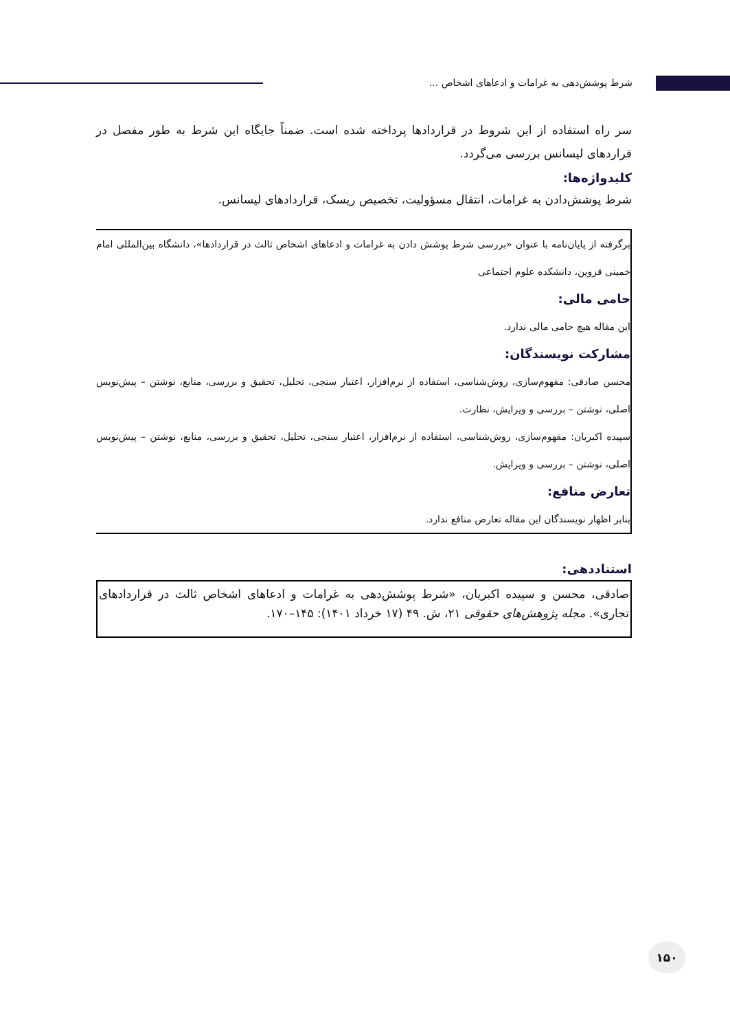شرط پوشش‌دهی به غرامات و ادعاهای اشخاص ...
سر راه استفاده از این شروط در قراردادها پرداخته شده است. ضمناً جایگاه این شرط به طور مفصل در قراردهای لیسانس بررسی می‌گردد.
کلیدواژه‌ها:
شرط پوشش‌دادن به غرامات، انتقال مسؤولیت، تخصیص ریسک، قراردادهای لیسانس.
برگرفته از پایان‌نامه با عنوان «بررسی شرط پوشش دادن به غرامات و ادعاهای اشخاص ثالث در قراردادها»، دانشگاه بین‌المللی امام خمینی قزوین، دانشکده علوم اجتماعی
حامی مالی:
این مقاله هیچ حامی مالی ندارد.
مشارکت نویسندگان:
محسن صادقی: مفهوم‌سازی، روش‌شناسی، استفاده از نرم‌افزار، اعتبار سنجی، تحلیل، تحقیق و بررسی، منابع، نوشتن – پیش‌نویس اصلی، نوشتن – بررسی و ویرایش، نظارت.
سپیده اکبریان: مفهوم‌سازی، روش‌شناسی، استفاده از نرم‌افزار، اعتبار سنجی، تحلیل، تحقیق و بررسی، منابع، نوشتن – پیش‌نویس اصلی، نوشتن – بررسی و ویرایش.
تعارض منافع:
بنابر اظهار نویسندگان این مقاله تعارض منافع ندارد.
استناددهی:
صادقی، محسن و سپیده اکبریان، «شرط پوشش‌دهی به غرامات و ادعاهای اشخاص ثالث در قراردادهای تجاری». مجله پژوهش‌های حقوقی ۲۱، ش. ۴۹ (۱۷ خرداد ۱۴۰۱): ۱۴۵–۱۷۰.
۱۵۰